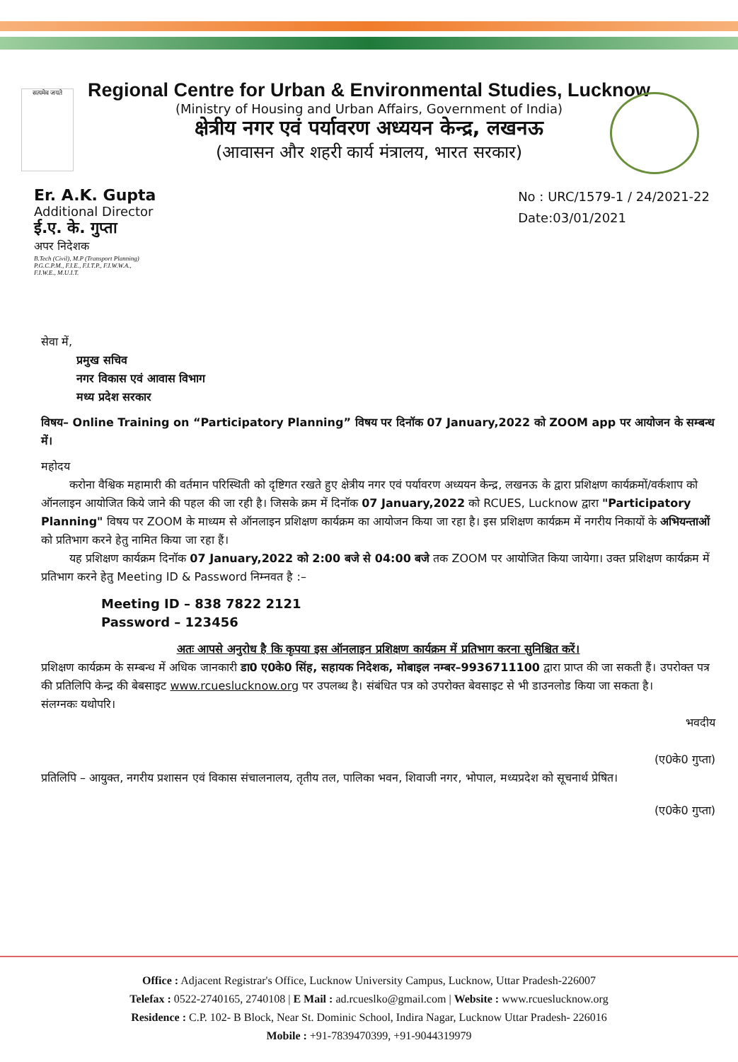सत्यमेव जयते
Regional Centre for Urban & Environmental Studies, Lucknow
(Ministry of Housing and Urban Affairs, Government of India)
क्षेत्रीय नगर एवं पर्यावरण अध्ययन केन्द्र, लखनऊ
(आवासन और शहरी कार्य मंत्रालय, भारत सरकार)
Er. A.K. Gupta
Additional Director
ई.ए. के. गुप्ता
अपर निदेशक
B.Tech (Civil), M.P (Transport Planning)
P.G.C.P.M., F.I.E., F.I.T.P., F.I.W.W.A.,
F.I.W.E., M.U.I.T.
No : URC/1579-1 / 24/2021-22
Date:03/01/2021
सेवा में,
प्रमुख सचिव
नगर विकास एवं आवास विभाग
मध्य प्रदेश सरकार
विषय– Online Training on “Participatory Planning” विषय पर दिनॉक 07 January,2022 को ZOOM app पर आयोजन के सम्बन्ध में।
महोदय
करोना वैश्विक महामारी की वर्तमान परिस्थिती को दृष्टिगत रखते हुए क्षेत्रीय नगर एवं पर्यावरण अध्ययन केन्द्र, लखनऊ के द्वारा प्रशिक्षण कार्यक्रमों/वर्कशाप को ऑनलाइन आयोजित किये जाने की पहल की जा रही है। जिसके क्रम में दिनॉक 07 January,2022 को RCUES, Lucknow द्वारा "Participatory Planning" विषय पर ZOOM के माध्यम से ऑनलाइन प्रशिक्षण कार्यक्रम का आयोजन किया जा रहा है। इस प्रशिक्षण कार्यक्रम में नगरीय निकायों के अभियन्ताओं को प्रतिभाग करने हेतु नामित किया जा रहा हैं।
यह प्रशिक्षण कार्यक्रम दिनॉक 07 January,2022 को 2:00 बजे से 04:00 बजे तक ZOOM पर आयोजित किया जायेगा। उक्त प्रशिक्षण कार्यक्रम में प्रतिभाग करने हेतु Meeting ID & Password निम्नवत है :–
Meeting ID – 838 7822 2121
Password – 123456
अतः आपसे अनुरोध है कि कृपया इस ऑनलाइन प्रशिक्षण कार्यक्रम में प्रतिभाग करना सुनिश्चित करें।
प्रशिक्षण कार्यक्रम के सम्बन्ध में अधिक जानकारी डा0 ए0के0 सिंह, सहायक निदेशक, मोबाइल नम्बर–9936711100 द्वारा प्राप्त की जा सकती हैं। उपरोक्त पत्र की प्रतिलिपि केन्द्र की बेबसाइट www.rcueslucknow.org पर उपलब्ध है। संबंधित पत्र को उपरोक्त बेवसाइट से भी डाउनलोड किया जा सकता है।
संलग्नकः यथोपरि।
भवदीय
(ए0के0 गुप्ता)
प्रतिलिपि – आयुक्त, नगरीय प्रशासन एवं विकास संचालनालय, तृतीय तल, पालिका भवन, शिवाजी नगर, भोपाल, मध्यप्रदेश को सूचनार्थ प्रेषित।
(ए0के0 गुप्ता)
Office : Adjacent Registrar's Office, Lucknow University Campus, Lucknow, Uttar Pradesh-226007
Telefax : 0522-2740165, 2740108 | E Mail : ad.rcueslko@gmail.com | Website : www.rcueslucknow.org
Residence : C.P. 102- B Block, Near St. Dominic School, Indira Nagar, Lucknow Uttar Pradesh- 226016
Mobile : +91-7839470399, +91-9044319979